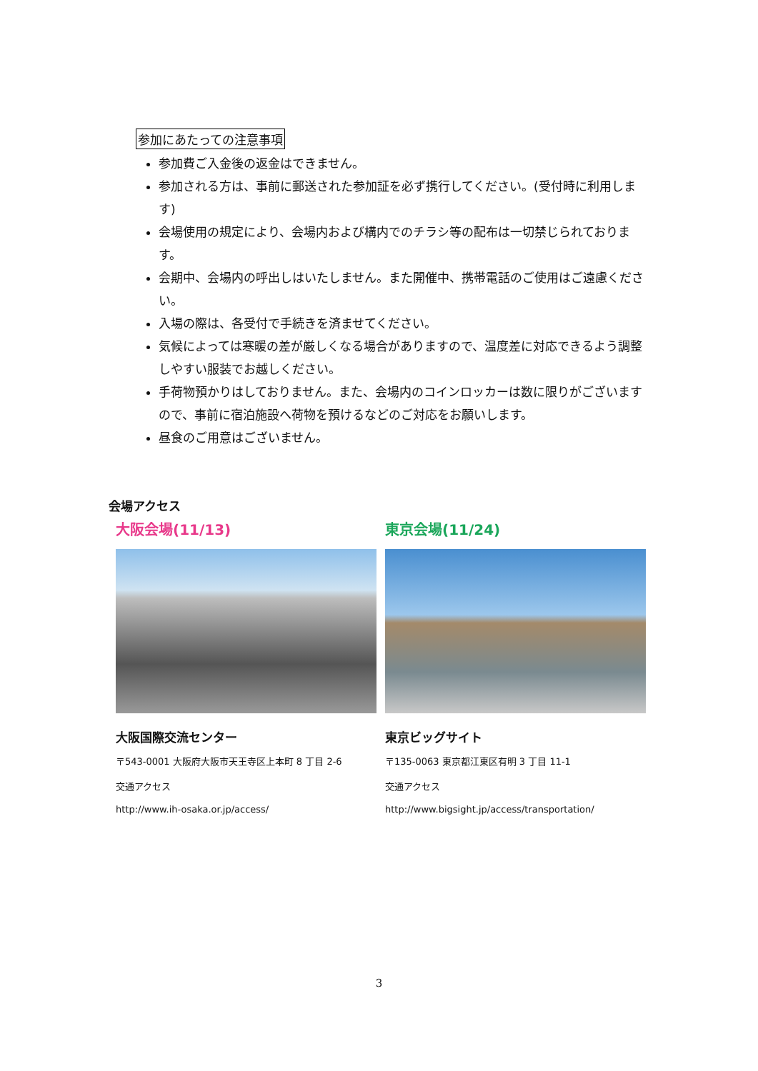参加にあたっての注意事項
参加費ご入金後の返金はできません。
参加される方は、事前に郵送された参加証を必ず携行してください。(受付時に利用します)
会場使用の規定により、会場内および構内でのチラシ等の配布は一切禁じられております。
会期中、会場内の呼出しはいたしません。また開催中、携帯電話のご使用はご遠慮ください。
入場の際は、各受付で手続きを済ませてください。
気候によっては寒暖の差が厳しくなる場合がありますので、温度差に対応できるよう調整しやすい服装でお越しください。
手荷物預かりはしておりません。また、会場内のコインロッカーは数に限りがございますので、事前に宿泊施設へ荷物を預けるなどのご対応をお願いします。
昼食のご用意はございません。
会場アクセス
大阪会場(11/13)
大阪国際交流センター
〒543-0001 大阪府大阪市天王寺区上本町 8 丁目 2-6
交通アクセス
http://www.ih-osaka.or.jp/access/
東京会場(11/24)
東京ビッグサイト
〒135-0063 東京都江東区有明 3 丁目 11-1
交通アクセス
http://www.bigsight.jp/access/transportation/
3